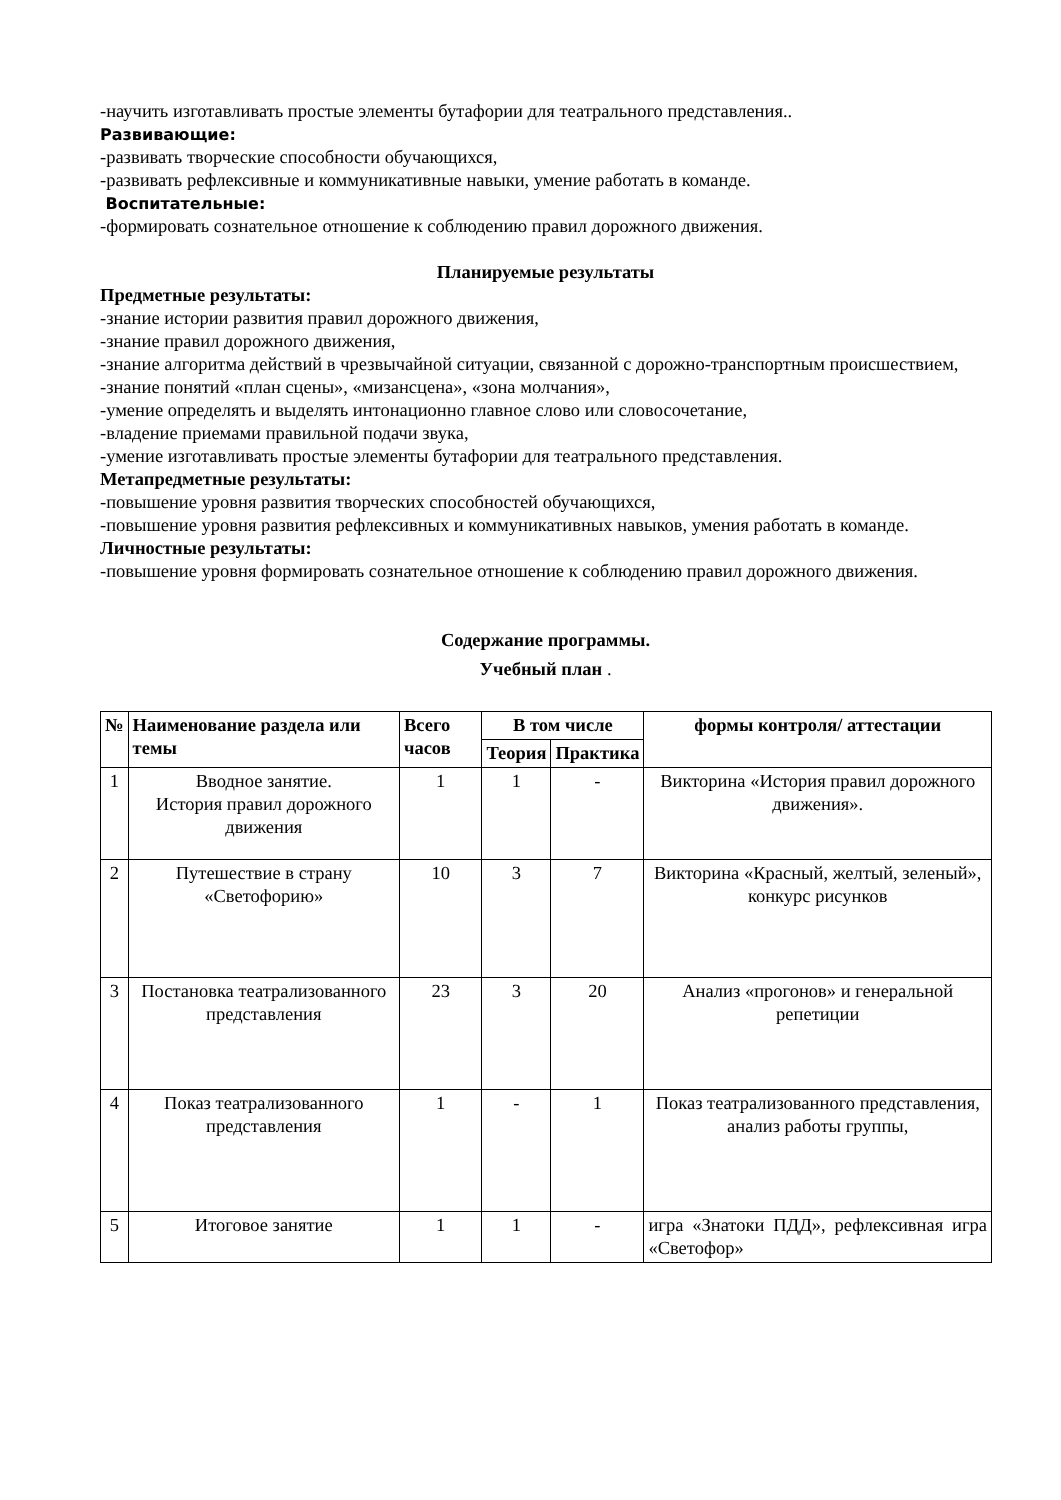-научить изготавливать простые элементы бутафории для театрального представления..
Развивающие:
-развивать творческие способности обучающихся,
-развивать рефлексивные и коммуникативные навыки, умение работать в команде.
Воспитательные:
-формировать сознательное отношение к соблюдению правил дорожного движения.
Планируемые результаты
Предметные результаты:
-знание истории развития правил дорожного движения,
-знание правил дорожного движения,
-знание алгоритма действий в чрезвычайной ситуации, связанной с дорожно-транспортным происшествием,
-знание понятий «план сцены», «мизансцена», «зона молчания»,
-умение определять и выделять интонационно главное слово или словосочетание,
-владение приемами правильной подачи звука,
-умение изготавливать простые элементы бутафории для театрального представления.
Метапредметные результаты:
-повышение уровня развития творческих способностей обучающихся,
-повышение уровня развития рефлексивных и коммуникативных навыков, умения работать в команде.
Личностные результаты:
-повышение уровня формировать сознательное отношение к соблюдению правил дорожного движения.
Содержание программы.
Учебный план .
| № | Наименование раздела или темы | Всего часов | В том числе | | формы контроля/ аттестации |
| --- | --- | --- | --- | --- | --- |
| | | | Теория | Практика | |
| 1 | Вводное занятие. История правил дорожного движения | 1 | 1 | - | Викторина «История правил дорожного движения». |
| 2 | Путешествие в страну «Светофорию» | 10 | 3 | 7 | Викторина «Красный, желтый, зеленый», конкурс рисунков |
| 3 | Постановка театрализованного представления | 23 | 3 | 20 | Анализ «прогонов» и генеральной репетиции |
| 4 | Показ театрализованного представления | 1 | - | 1 | Показ театрализованного представления, анализ работы группы, |
| 5 | Итоговое занятие | 1 | 1 | - | игра «Знатоки ПДД», рефлексивная игра «Светофор» |